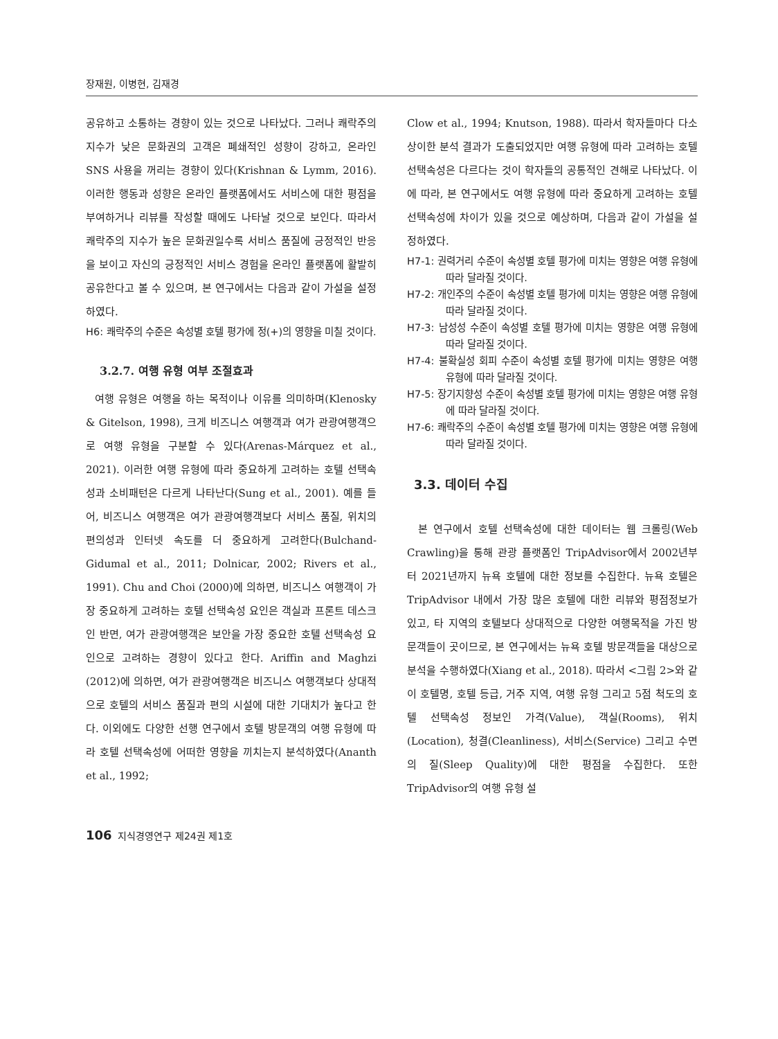장재원, 이병현, 김재경
공유하고 소통하는 경향이 있는 것으로 나타났다. 그러나 쾌락주의 지수가 낮은 문화권의 고객은 폐쇄적인 성향이 강하고, 온라인 SNS 사용을 꺼리는 경향이 있다(Krishnan & Lymm, 2016). 이러한 행동과 성향은 온라인 플랫폼에서도 서비스에 대한 평점을 부여하거나 리뷰를 작성할 때에도 나타날 것으로 보인다. 따라서 쾌락주의 지수가 높은 문화권일수록 서비스 품질에 긍정적인 반응을 보이고 자신의 긍정적인 서비스 경험을 온라인 플랫폼에 활발히 공유한다고 볼 수 있으며, 본 연구에서는 다음과 같이 가설을 설정하였다.
H6: 쾌락주의 수준은 속성별 호텔 평가에 정(+)의 영향을 미칠 것이다.
3.2.7. 여행 유형 여부 조절효과
여행 유형은 여행을 하는 목적이나 이유를 의미하며(Klenosky & Gitelson, 1998), 크게 비즈니스 여행객과 여가 관광여행객으로 여행 유형을 구분할 수 있다(Arenas-Márquez et al., 2021). 이러한 여행 유형에 따라 중요하게 고려하는 호텔 선택속성과 소비패턴은 다르게 나타난다(Sung et al., 2001). 예를 들어, 비즈니스 여행객은 여가 관광여행객보다 서비스 품질, 위치의 편의성과 인터넷 속도를 더 중요하게 고려한다(Bulchand-Gidumal et al., 2011; Dolnicar, 2002; Rivers et al., 1991). Chu and Choi (2000)에 의하면, 비즈니스 여행객이 가장 중요하게 고려하는 호텔 선택속성 요인은 객실과 프론트 데스크인 반면, 여가 관광여행객은 보안을 가장 중요한 호텔 선택속성 요인으로 고려하는 경향이 있다고 한다. Ariffin and Maghzi (2012)에 의하면, 여가 관광여행객은 비즈니스 여행객보다 상대적으로 호텔의 서비스 품질과 편의 시설에 대한 기대치가 높다고 한다. 이외에도 다양한 선행 연구에서 호텔 방문객의 여행 유형에 따라 호텔 선택속성에 어떠한 영향을 끼치는지 분석하였다(Ananth et al., 1992;
Clow et al., 1994; Knutson, 1988). 따라서 학자들마다 다소 상이한 분석 결과가 도출되었지만 여행 유형에 따라 고려하는 호텔 선택속성은 다르다는 것이 학자들의 공통적인 견해로 나타났다. 이에 따라, 본 연구에서도 여행 유형에 따라 중요하게 고려하는 호텔 선택속성에 차이가 있을 것으로 예상하며, 다음과 같이 가설을 설정하였다.
H7-1: 권력거리 수준이 속성별 호텔 평가에 미치는 영향은 여행 유형에 따라 달라질 것이다.
H7-2: 개인주의 수준이 속성별 호텔 평가에 미치는 영향은 여행 유형에 따라 달라질 것이다.
H7-3: 남성성 수준이 속성별 호텔 평가에 미치는 영향은 여행 유형에 따라 달라질 것이다.
H7-4: 불확실성 회피 수준이 속성별 호텔 평가에 미치는 영향은 여행 유형에 따라 달라질 것이다.
H7-5: 장기지향성 수준이 속성별 호텔 평가에 미치는 영향은 여행 유형에 따라 달라질 것이다.
H7-6: 쾌락주의 수준이 속성별 호텔 평가에 미치는 영향은 여행 유형에 따라 달라질 것이다.
3.3. 데이터 수집
본 연구에서 호텔 선택속성에 대한 데이터는 웹 크롤링(Web Crawling)을 통해 관광 플랫폼인 TripAdvisor에서 2002년부터 2021년까지 뉴욕 호텔에 대한 정보를 수집한다. 뉴욕 호텔은 TripAdvisor 내에서 가장 많은 호텔에 대한 리뷰와 평점정보가 있고, 타 지역의 호텔보다 상대적으로 다양한 여행목적을 가진 방문객들이 곳이므로, 본 연구에서는 뉴욕 호텔 방문객들을 대상으로 분석을 수행하였다(Xiang et al., 2018). 따라서 <그림 2>와 같이 호텔명, 호텔 등급, 거주 지역, 여행 유형 그리고 5점 척도의 호텔 선택속성 정보인 가격(Value), 객실(Rooms), 위치(Location), 청결(Cleanliness), 서비스(Service) 그리고 수면의 질(Sleep Quality)에 대한 평점을 수집한다. 또한 TripAdvisor의 여행 유형 설
106 지식경영연구 제24권 제1호